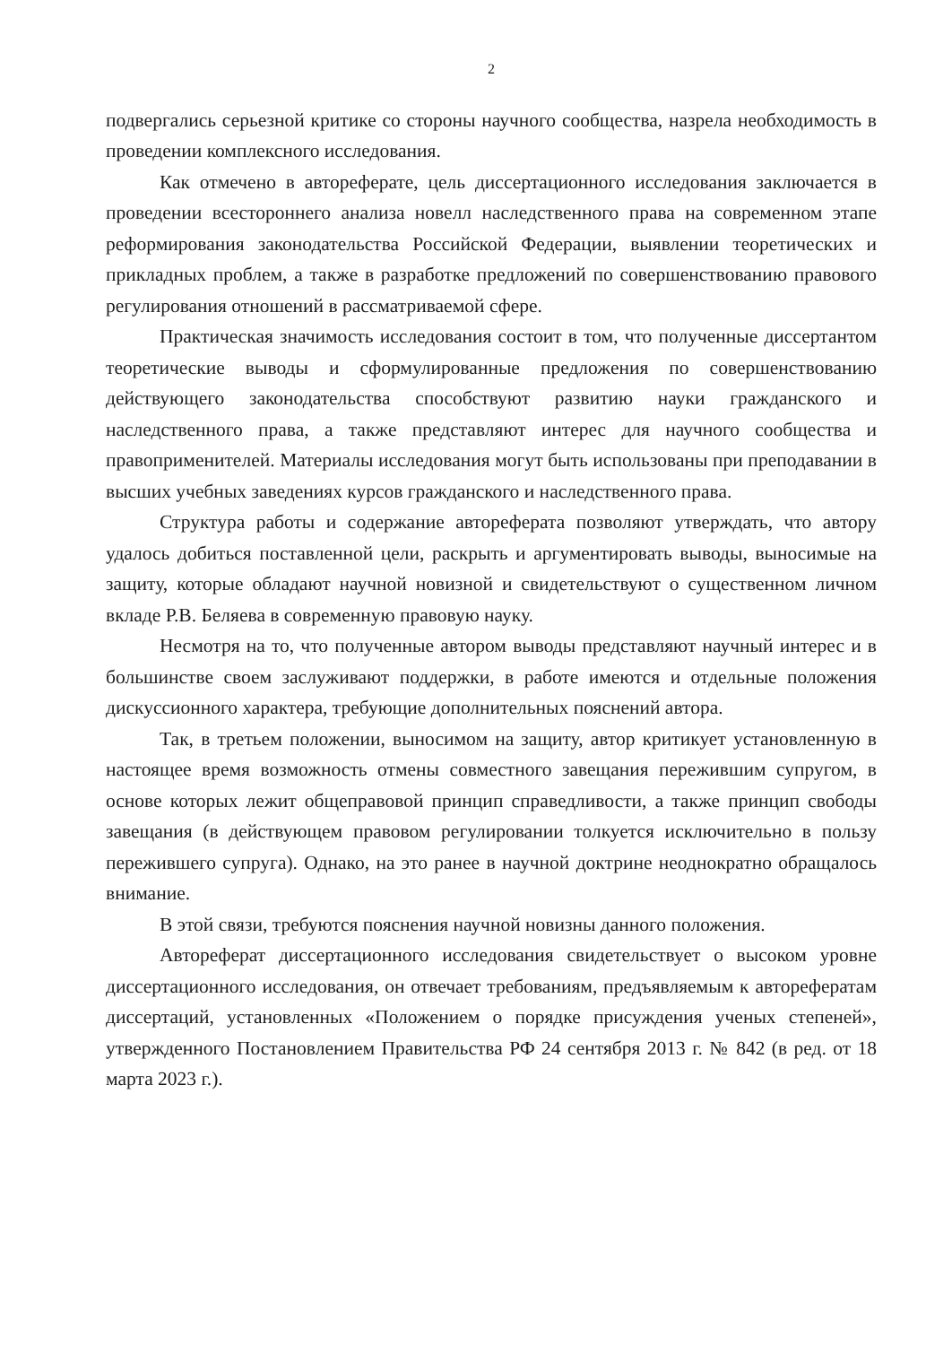2
подвергались серьезной критике со стороны научного сообщества, назрела необходимость в проведении комплексного исследования.
Как отмечено в автореферате, цель диссертационного исследования заключается в проведении всестороннего анализа новелл наследственного права на современном этапе реформирования законодательства Российской Федерации, выявлении теоретических и прикладных проблем, а также в разработке предложений по совершенствованию правового регулирования отношений в рассматриваемой сфере.
Практическая значимость исследования состоит в том, что полученные диссертантом теоретические выводы и сформулированные предложения по совершенствованию действующего законодательства способствуют развитию науки гражданского и наследственного права, а также представляют интерес для научного сообщества и правоприменителей. Материалы исследования могут быть использованы при преподавании в высших учебных заведениях курсов гражданского и наследственного права.
Структура работы и содержание автореферата позволяют утверждать, что автору удалось добиться поставленной цели, раскрыть и аргументировать выводы, выносимые на защиту, которые обладают научной новизной и свидетельствуют о существенном личном вкладе Р.В. Беляева в современную правовую науку.
Несмотря на то, что полученные автором выводы представляют научный интерес и в большинстве своем заслуживают поддержки, в работе имеются и отдельные положения дискуссионного характера, требующие дополнительных пояснений автора.
Так, в третьем положении, выносимом на защиту, автор критикует установленную в настоящее время возможность отмены совместного завещания пережившим супругом, в основе которых лежит общеправовой принцип справедливости, а также принцип свободы завещания (в действующем правовом регулировании толкуется исключительно в пользу пережившего супруга). Однако, на это ранее в научной доктрине неоднократно обращалось внимание.
В этой связи, требуются пояснения научной новизны данного положения.
Автореферат диссертационного исследования свидетельствует о высоком уровне диссертационного исследования, он отвечает требованиям, предъявляемым к авторефератам диссертаций, установленных «Положением о порядке присуждения ученых степеней», утвержденного Постановлением Правительства РФ 24 сентября 2013 г. № 842 (в ред. от 18 марта 2023 г.).